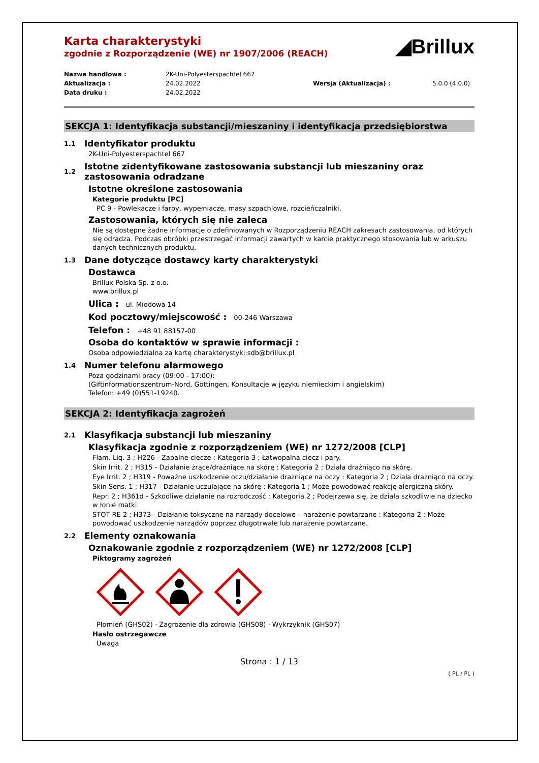◢Brillux
Karta charakterystyki
zgodnie z Rozporządzenie (WE) nr 1907/2006 (REACH)
Nazwa handlowa : 2K-Uni-Polyesterspachtel 667 Aktualizacja : 24.02.2022 Wersja (Aktualizacja) : 5.0.0 (4.0.0) Data druku : 24.02.2022
SEKCJA 1: Identyfikacja substancji/mieszaniny i identyfikacja przedsiębiorstwa
1.1 Identyfikator produktu
2K-Uni-Polyesterspachtel 667
1.2 Istotne zidentyfikowane zastosowania substancji lub mieszaniny oraz zastosowania odradzane
Istotne określone zastosowania
Kategorie produktu [PC]
PC 9 - Powlekacze i farby, wypełniacze, masy szpachlowe, rozcieńczalniki.
Zastosowania, których się nie zaleca
Nie są dostępne żadne informacje o zdefiniowanych w Rozporządzeniu REACH zakresach zastosowania, od których się odradza. Podczas obróbki przestrzegać informacji zawartych w karcie praktycznego stosowania lub w arkuszu danych technicznych produktu.
1.3 Dane dotyczące dostawcy karty charakterystyki
Dostawca
Brillux Polska Sp. z o.o.
www.brillux.pl
Ulica : ul. Miodowa 14
Kod pocztowy/miejscowość : 00-246 Warszawa
Telefon : +48 91 88157-00
Osoba do kontaktów w sprawie informacji :
Osoba odpowiedzialna za kartę charakterystyki:sdb@brillux.pl
1.4 Numer telefonu alarmowego
Poza godzinami pracy (09:00 - 17:00):
(Giftinformationszentrum-Nord, Göttingen, Konsultacje w języku niemieckim i angielskim)
Telefon: +49 (0)551-19240.
SEKCJA 2: Identyfikacja zagrożeń
2.1 Klasyfikacja substancji lub mieszaniny
Klasyfikacja zgodnie z rozporządzeniem (WE) nr 1272/2008 [CLP]
Flam. Liq. 3 ; H226 - Zapalne ciecze : Kategoria 3 ; Łatwopalna ciecz i pary.
Skin Irrit. 2 ; H315 - Działanie żrące/drażniące na skórę : Kategoria 2 ; Działa drażniąco na skórę.
Eye Irrit. 2 ; H319 - Poważne uszkodzenie oczu/działanie drażniące na oczy : Kategoria 2 ; Działa drażniąco na oczy.
Skin Sens. 1 ; H317 - Działanie uczulające na skórę : Kategoria 1 ; Może powodować reakcję alergiczną skóry.
Repr. 2 ; H361d - Szkodliwe działanie na rozrodczość : Kategoria 2 ; Podejrzewa się, że działa szkodliwie na dziecko w łonie matki.
STOT RE 2 ; H373 - Działanie toksyczne na narządy docelowe – narażenie powtarzane : Kategoria 2 ; Może powodować uszkodzenie narządów poprzez długotrwałe lub narażenie powtarzane.
2.2 Elementy oznakowania
Oznakowanie zgodnie z rozporządzeniem (WE) nr 1272/2008 [CLP]
Piktogramy zagrożeń
Płomień (GHS02) · Zagrożenie dla zdrowia (GHS08) · Wykrzyknik (GHS07)
Hasło ostrzegawcze
Uwaga
Strona : 1 / 13
( PL / PL )